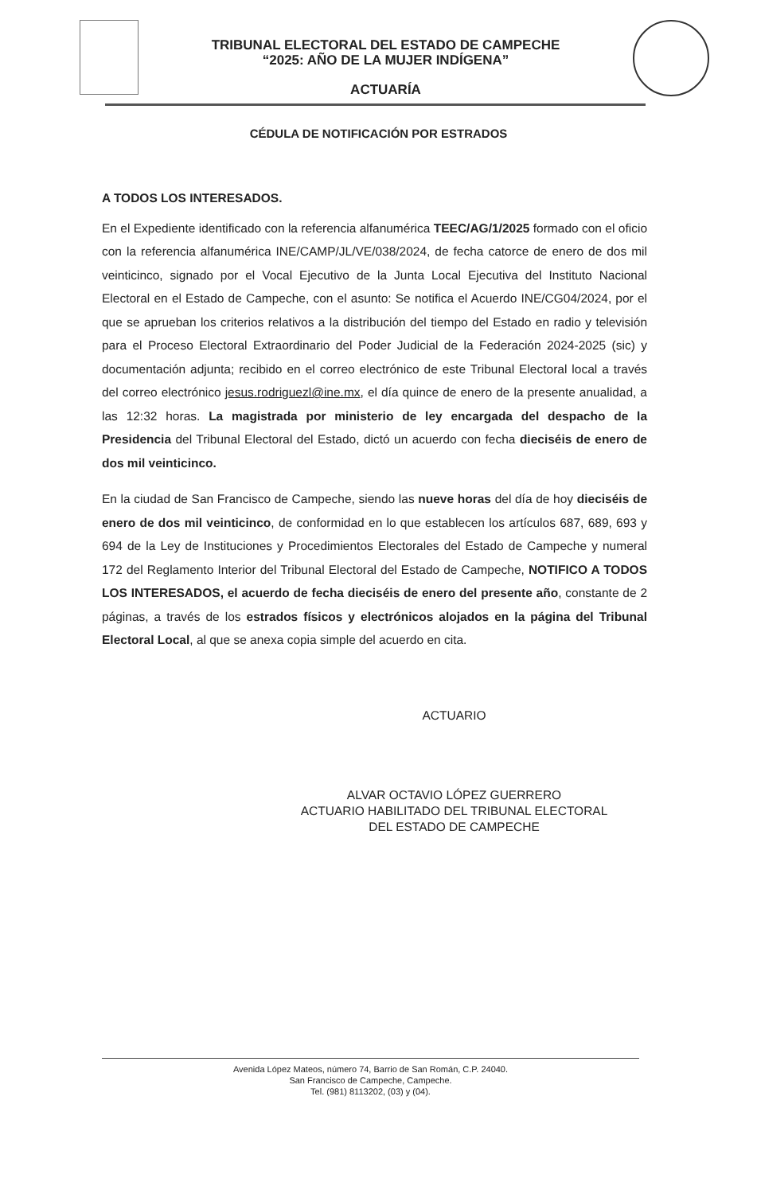TRIBUNAL ELECTORAL DEL ESTADO DE CAMPECHE
“2025: AÑO DE LA MUJER INDÍGENA”
ACTUARÍA
CÉDULA DE NOTIFICACIÓN POR ESTRADOS
A TODOS LOS INTERESADOS.
En el Expediente identificado con la referencia alfanumérica TEEC/AG/1/2025 formado con el oficio con la referencia alfanumérica INE/CAMP/JL/VE/038/2024, de fecha catorce de enero de dos mil veinticinco, signado por el Vocal Ejecutivo de la Junta Local Ejecutiva del Instituto Nacional Electoral en el Estado de Campeche, con el asunto: Se notifica el Acuerdo INE/CG04/2024, por el que se aprueban los criterios relativos a la distribución del tiempo del Estado en radio y televisión para el Proceso Electoral Extraordinario del Poder Judicial de la Federación 2024-2025 (sic) y documentación adjunta; recibido en el correo electrónico de este Tribunal Electoral local a través del correo electrónico jesus.rodriguezl@ine.mx, el día quince de enero de la presente anualidad, a las 12:32 horas. La magistrada por ministerio de ley encargada del despacho de la Presidencia del Tribunal Electoral del Estado, dictó un acuerdo con fecha dieciséis de enero de dos mil veinticinco.
En la ciudad de San Francisco de Campeche, siendo las nueve horas del día de hoy dieciséis de enero de dos mil veinticinco, de conformidad en lo que establecen los artículos 687, 689, 693 y 694 de la Ley de Instituciones y Procedimientos Electorales del Estado de Campeche y numeral 172 del Reglamento Interior del Tribunal Electoral del Estado de Campeche, NOTIFICO A TODOS LOS INTERESADOS, el acuerdo de fecha dieciséis de enero del presente año, constante de 2 páginas, a través de los estrados físicos y electrónicos alojados en la página del Tribunal Electoral Local, al que se anexa copia simple del acuerdo en cita.
ACTUARIO
ALVAR OCTAVIO LÓPEZ GUERRERO
ACTUARIO HABILITADO DEL TRIBUNAL ELECTORAL
DEL ESTADO DE CAMPECHE
Avenida López Mateos, número 74, Barrio de San Román, C.P. 24040.
San Francisco de Campeche, Campeche.
Tel. (981) 8113202, (03) y (04).